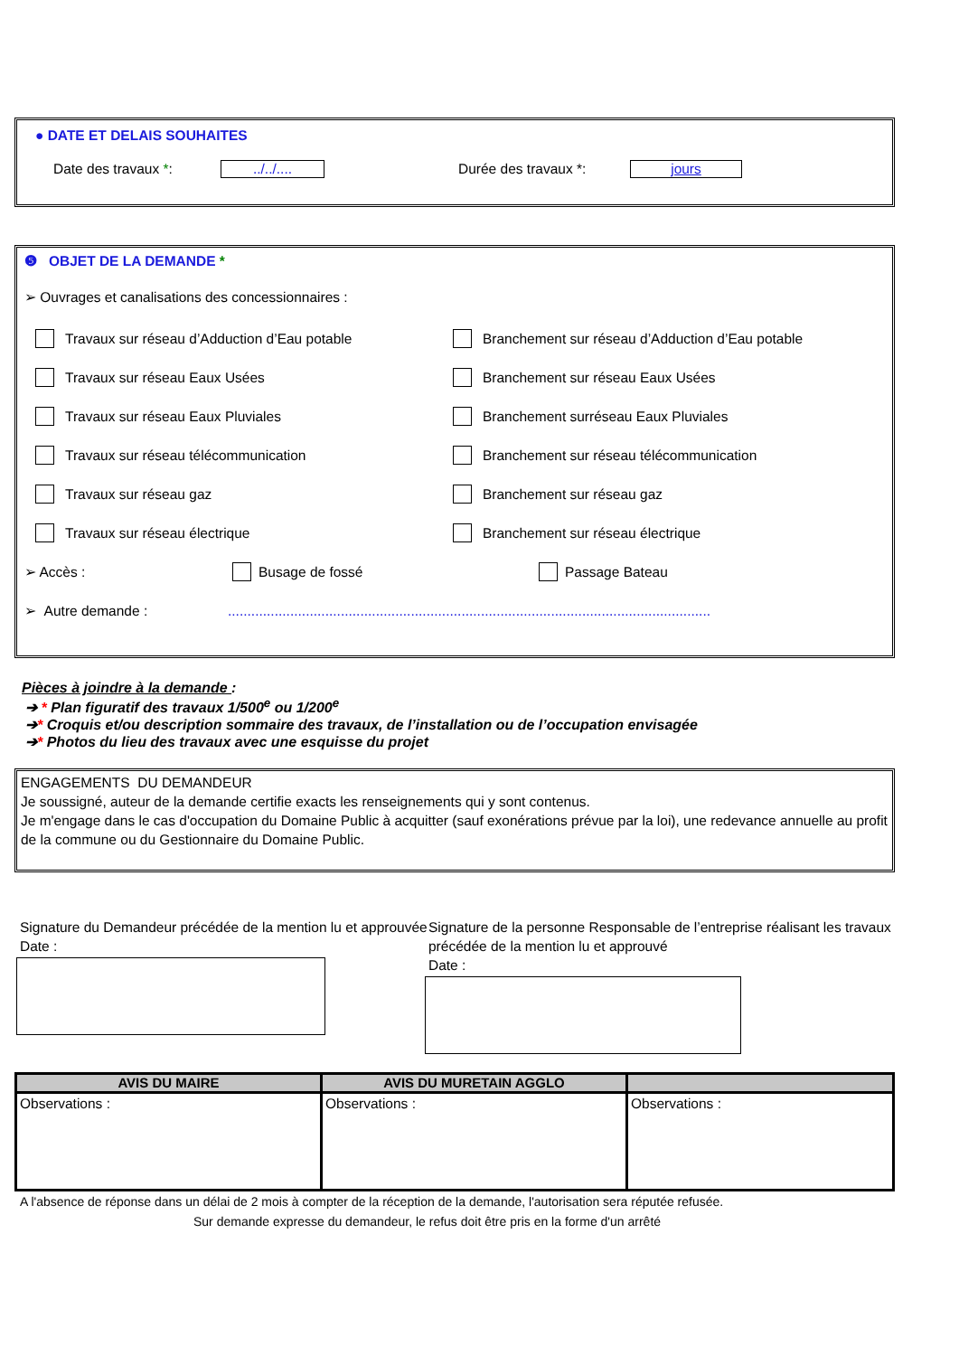● DATE ET DELAIS SOUHAITES
Date des travaux *: ../../.... Durée des travaux *: jours
❺ OBJET DE LA DEMANDE *
➢ Ouvrages et canalisations des concessionnaires :
Travaux sur réseau d’Adduction d’Eau potable Branchement sur réseau d’Adduction d’Eau potable
Travaux sur réseau Eaux Usées Branchement sur réseau Eaux Usées
Travaux sur réseau Eaux Pluviales Branchement surréseau Eaux Pluviales
Travaux sur réseau télécommunication Branchement sur réseau télécommunication
Travaux sur réseau gaz Branchement sur réseau gaz
Travaux sur réseau électrique Branchement sur réseau électrique
➢ Accès : Busage de fossé Passage Bateau
➢ Autre demande :............................................................................................................................
Pièces à joindre à la demande :
➔ * Plan figuratif des travaux 1/500<sup>e</sup> ou 1/200<sup>e</sup>
➔* Croquis et/ou description sommaire des travaux, de l’installation ou de l’occupation envisagée
➔* Photos du lieu des travaux avec une esquisse du projet
ENGAGEMENTS DU DEMANDEUR
Je soussigné, auteur de la demande certifie exacts les renseignements qui y sont contenus.
Je m'engage dans le cas d'occupation du Domaine Public à acquitter (sauf exonérations prévue par la loi), une redevance annuelle au profit de la commune ou du Gestionnaire du Domaine Public.
Signature du Demandeur précédée de la mention lu et approuvée
Date :
Signature de la personne Responsable de l’entreprise réalisant les travaux précédée de la mention lu et approuvé
Date :
| AVIS DU MAIRE | AVIS DU MURETAIN AGGLO | |
| --- | --- | --- |
| Observations : | Observations : | Observations : |
A l'absence de réponse dans un délai de 2 mois à compter de la réception de la demande, l'autorisation sera réputée refusée.
Sur demande expresse du demandeur, le refus doit être pris en la forme d'un arrêté